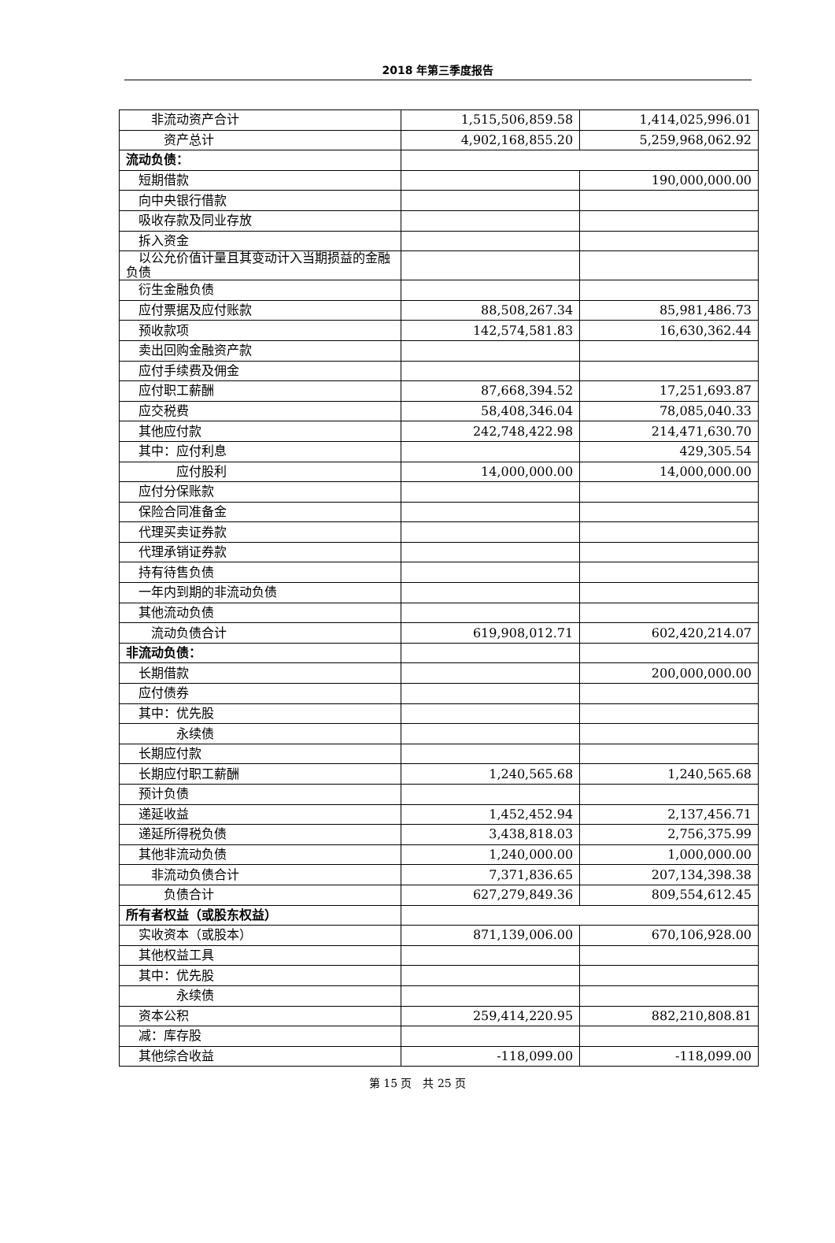2018 年第三季度报告
| 非流动资产合计 | 1,515,506,859.58 | 1,414,025,996.01 |
| 资产总计 | 4,902,168,855.20 | 5,259,968,062.92 |
| 流动负债： | | |
| 短期借款 | | 190,000,000.00 |
| 向中央银行借款 | | |
| 吸收存款及同业存放 | | |
| 拆入资金 | | |
| 以公允价值计量且其变动计入当期损益的金融负债 | | |
| 衍生金融负债 | | |
| 应付票据及应付账款 | 88,508,267.34 | 85,981,486.73 |
| 预收款项 | 142,574,581.83 | 16,630,362.44 |
| 卖出回购金融资产款 | | |
| 应付手续费及佣金 | | |
| 应付职工薪酬 | 87,668,394.52 | 17,251,693.87 |
| 应交税费 | 58,408,346.04 | 78,085,040.33 |
| 其他应付款 | 242,748,422.98 | 214,471,630.70 |
| 其中：应付利息 | | 429,305.54 |
| 应付股利 | 14,000,000.00 | 14,000,000.00 |
| 应付分保账款 | | |
| 保险合同准备金 | | |
| 代理买卖证券款 | | |
| 代理承销证券款 | | |
| 持有待售负债 | | |
| 一年内到期的非流动负债 | | |
| 其他流动负债 | | |
| 流动负债合计 | 619,908,012.71 | 602,420,214.07 |
| 非流动负债： | | |
| 长期借款 | | 200,000,000.00 |
| 应付债券 | | |
| 其中：优先股 | | |
| 永续债 | | |
| 长期应付款 | | |
| 长期应付职工薪酬 | 1,240,565.68 | 1,240,565.68 |
| 预计负债 | | |
| 递延收益 | 1,452,452.94 | 2,137,456.71 |
| 递延所得税负债 | 3,438,818.03 | 2,756,375.99 |
| 其他非流动负债 | 1,240,000.00 | 1,000,000.00 |
| 非流动负债合计 | 7,371,836.65 | 207,134,398.38 |
| 负债合计 | 627,279,849.36 | 809,554,612.45 |
| 所有者权益（或股东权益） | | |
| 实收资本（或股本） | 871,139,006.00 | 670,106,928.00 |
| 其他权益工具 | | |
| 其中：优先股 | | |
| 永续债 | | |
| 资本公积 | 259,414,220.95 | 882,210,808.81 |
| 减：库存股 | | |
| 其他综合收益 | -118,099.00 | -118,099.00 |
第 15 页 共 25 页